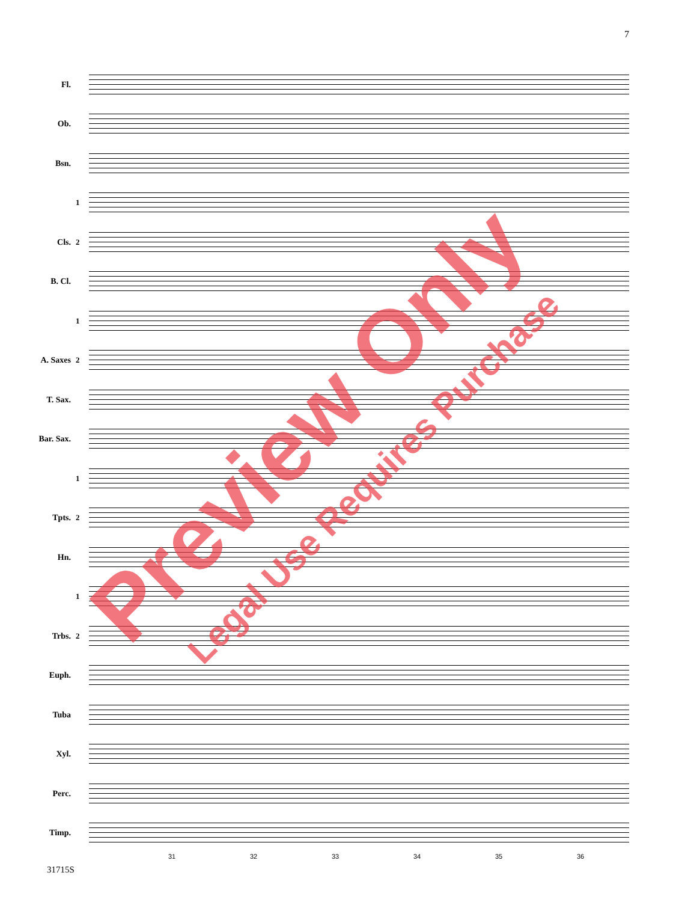7
Fl.
Ob.
Bsn.
1
Cls. 2
B. Cl.
1
A. Saxes 2
T. Sax.
Bar. Sax.
1
Tpts. 2
Hn.
1
Trbs. 2
Euph.
Tuba
Xyl.
Perc.
Timp.
31 32 33 34 35 36
31715S
Preview Only Legal Use Requires Purchase